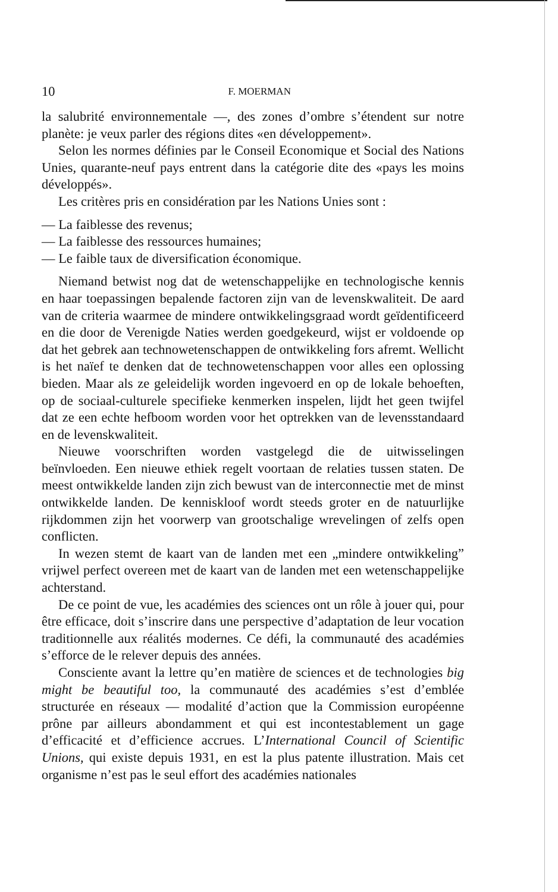10
F. MOERMAN
la salubrité environnementale —, des zones d’ombre s’étendent sur notre planète: je veux parler des régions dites «en développement».
Selon les normes définies par le Conseil Economique et Social des Nations Unies, quarante-neuf pays entrent dans la catégorie dite des «pays les moins développés».
Les critères pris en considération par les Nations Unies sont :
— La faiblesse des revenus;
— La faiblesse des ressources humaines;
— Le faible taux de diversification économique.
Niemand betwist nog dat de wetenschappelijke en technologische kennis en haar toepassingen bepalende factoren zijn van de levenskwaliteit. De aard van de criteria waarmee de mindere ontwikkelingsgraad wordt geïdentificeerd en die door de Verenigde Naties werden goedgekeurd, wijst er voldoende op dat het gebrek aan technowetenschappen de ontwikkeling fors afremt. Wellicht is het naïef te denken dat de technowetenschappen voor alles een oplossing bieden. Maar als ze geleidelijk worden ingevoerd en op de lokale behoeften, op de sociaal-culturele specifieke kenmerken inspelen, lijdt het geen twijfel dat ze een echte hefboom worden voor het optrekken van de levensstandaard en de levenskwaliteit.
Nieuwe voorschriften worden vastgelegd die de uitwisselingen beïnvloeden. Een nieuwe ethiek regelt voortaan de relaties tussen staten. De meest ontwikkelde landen zijn zich bewust van de interconnectie met de minst ontwikkelde landen. De kenniskloof wordt steeds groter en de natuurlijke rijkdommen zijn het voorwerp van grootschalige wrevelingen of zelfs open conflicten.
In wezen stemt de kaart van de landen met een „mindere ontwikkeling” vrijwel perfect overeen met de kaart van de landen met een wetenschappelijke achterstand.
De ce point de vue, les académies des sciences ont un rôle à jouer qui, pour être efficace, doit s’inscrire dans une perspective d’adaptation de leur vocation traditionnelle aux réalités modernes. Ce défi, la communauté des académies s’efforce de le relever depuis des années.
Consciente avant la lettre qu’en matière de sciences et de technologies big might be beautiful too, la communauté des académies s’est d’emblée structurée en réseaux — modalité d’action que la Commission européenne prône par ailleurs abondamment et qui est incontestablement un gage d’efficacité et d’efficience accrues. L’International Council of Scientific Unions, qui existe depuis 1931, en est la plus patente illustration. Mais cet organisme n’est pas le seul effort des académies nationales